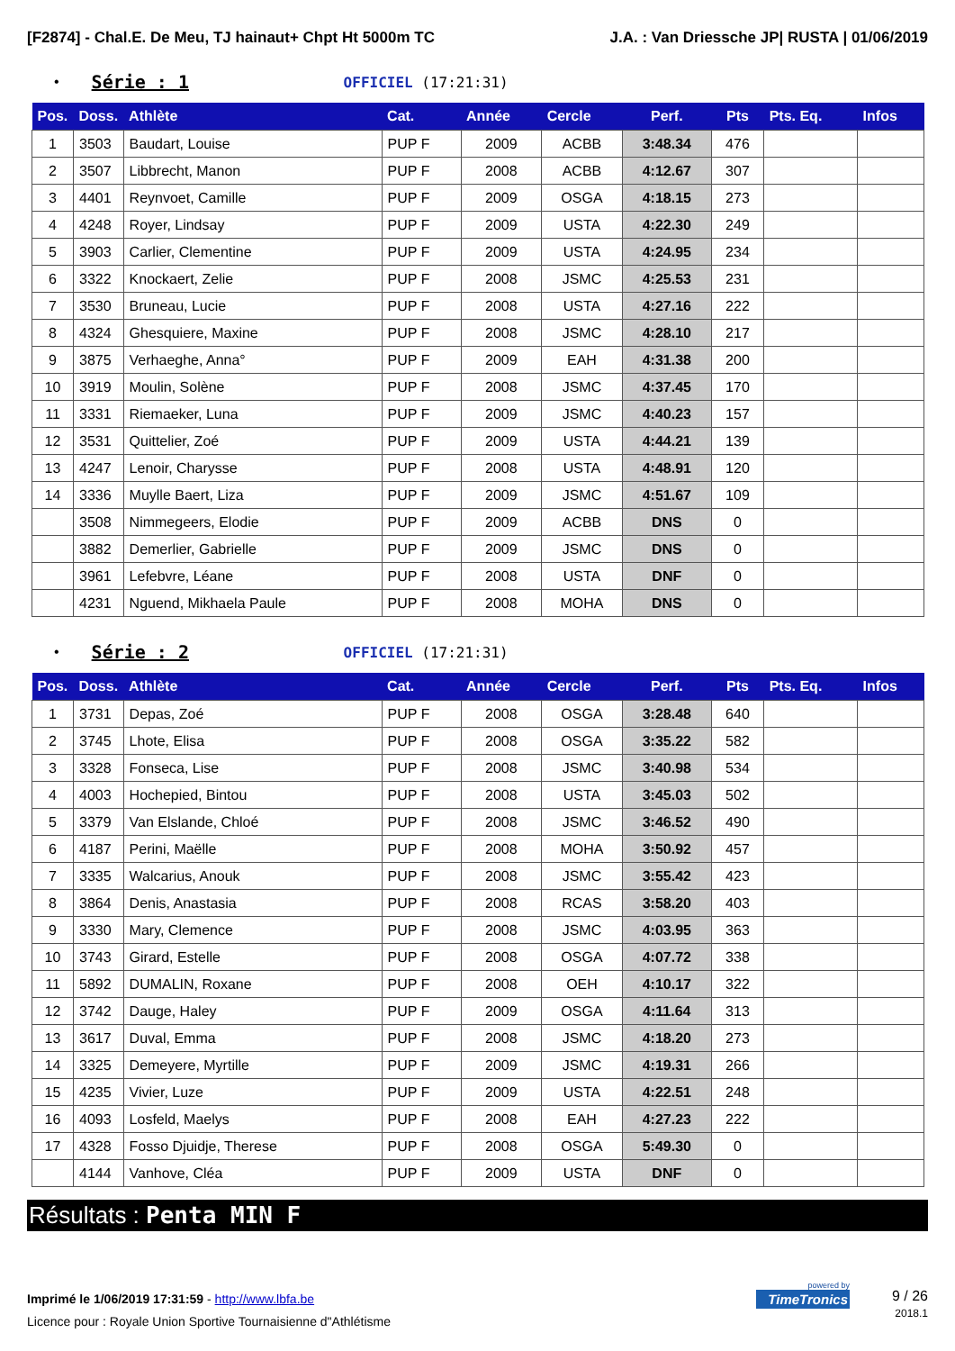[F2874] - Chal.E. De Meu, TJ hainaut+ Chpt Ht 5000m TC J.A. : Van Driessche JP| RUSTA | 01/06/2019
• Série : 1 OFFICIEL (17:21:31)
| Pos. | Doss. | Athlète | Cat. | Année | Cercle | Perf. | Pts | Pts. Eq. | Infos |
| --- | --- | --- | --- | --- | --- | --- | --- | --- | --- |
| 1 | 3503 | Baudart, Louise | PUP F | 2009 | ACBB | 3:48.34 | 476 | | |
| 2 | 3507 | Libbrecht, Manon | PUP F | 2008 | ACBB | 4:12.67 | 307 | | |
| 3 | 4401 | Reynvoet, Camille | PUP F | 2009 | OSGA | 4:18.15 | 273 | | |
| 4 | 4248 | Royer, Lindsay | PUP F | 2009 | USTA | 4:22.30 | 249 | | |
| 5 | 3903 | Carlier, Clementine | PUP F | 2009 | USTA | 4:24.95 | 234 | | |
| 6 | 3322 | Knockaert, Zelie | PUP F | 2008 | JSMC | 4:25.53 | 231 | | |
| 7 | 3530 | Bruneau, Lucie | PUP F | 2008 | USTA | 4:27.16 | 222 | | |
| 8 | 4324 | Ghesquiere, Maxine | PUP F | 2008 | JSMC | 4:28.10 | 217 | | |
| 9 | 3875 | Verhaeghe, Anna° | PUP F | 2009 | EAH | 4:31.38 | 200 | | |
| 10 | 3919 | Moulin, Solène | PUP F | 2008 | JSMC | 4:37.45 | 170 | | |
| 11 | 3331 | Riemaeker, Luna | PUP F | 2009 | JSMC | 4:40.23 | 157 | | |
| 12 | 3531 | Quittelier, Zoé | PUP F | 2009 | USTA | 4:44.21 | 139 | | |
| 13 | 4247 | Lenoir, Charysse | PUP F | 2008 | USTA | 4:48.91 | 120 | | |
| 14 | 3336 | Muylle Baert, Liza | PUP F | 2009 | JSMC | 4:51.67 | 109 | | |
| | 3508 | Nimmegeers, Elodie | PUP F | 2009 | ACBB | DNS | 0 | | |
| | 3882 | Demerlier, Gabrielle | PUP F | 2009 | JSMC | DNS | 0 | | |
| | 3961 | Lefebvre, Léane | PUP F | 2008 | USTA | DNF | 0 | | |
| | 4231 | Nguend, Mikhaela Paule | PUP F | 2008 | MOHA | DNS | 0 | | |
• Série : 2 OFFICIEL (17:21:31)
| Pos. | Doss. | Athlète | Cat. | Année | Cercle | Perf. | Pts | Pts. Eq. | Infos |
| --- | --- | --- | --- | --- | --- | --- | --- | --- | --- |
| 1 | 3731 | Depas, Zoé | PUP F | 2008 | OSGA | 3:28.48 | 640 | | |
| 2 | 3745 | Lhote, Elisa | PUP F | 2008 | OSGA | 3:35.22 | 582 | | |
| 3 | 3328 | Fonseca, Lise | PUP F | 2008 | JSMC | 3:40.98 | 534 | | |
| 4 | 4003 | Hochepied, Bintou | PUP F | 2008 | USTA | 3:45.03 | 502 | | |
| 5 | 3379 | Van Elslande, Chloé | PUP F | 2008 | JSMC | 3:46.52 | 490 | | |
| 6 | 4187 | Perini, Maëlle | PUP F | 2008 | MOHA | 3:50.92 | 457 | | |
| 7 | 3335 | Walcarius, Anouk | PUP F | 2008 | JSMC | 3:55.42 | 423 | | |
| 8 | 3864 | Denis, Anastasia | PUP F | 2008 | RCAS | 3:58.20 | 403 | | |
| 9 | 3330 | Mary, Clemence | PUP F | 2008 | JSMC | 4:03.95 | 363 | | |
| 10 | 3743 | Girard, Estelle | PUP F | 2008 | OSGA | 4:07.72 | 338 | | |
| 11 | 5892 | DUMALIN, Roxane | PUP F | 2008 | OEH | 4:10.17 | 322 | | |
| 12 | 3742 | Dauge, Haley | PUP F | 2009 | OSGA | 4:11.64 | 313 | | |
| 13 | 3617 | Duval, Emma | PUP F | 2008 | JSMC | 4:18.20 | 273 | | |
| 14 | 3325 | Demeyere, Myrtille | PUP F | 2009 | JSMC | 4:19.31 | 266 | | |
| 15 | 4235 | Vivier, Luze | PUP F | 2009 | USTA | 4:22.51 | 248 | | |
| 16 | 4093 | Losfeld, Maelys | PUP F | 2008 | EAH | 4:27.23 | 222 | | |
| 17 | 4328 | Fosso Djuidje, Therese | PUP F | 2008 | OSGA | 5:49.30 | 0 | | |
| | 4144 | Vanhove, Cléa | PUP F | 2009 | USTA | DNF | 0 | | |
Résultats : Penta MIN F
Imprimé le 1/06/2019 17:31:59 - http://www.lbfa.be
Licence pour : Royale Union Sportive Tournaisienne d"Athlétisme
9 / 26
2018.1
powered by
TimeTronics